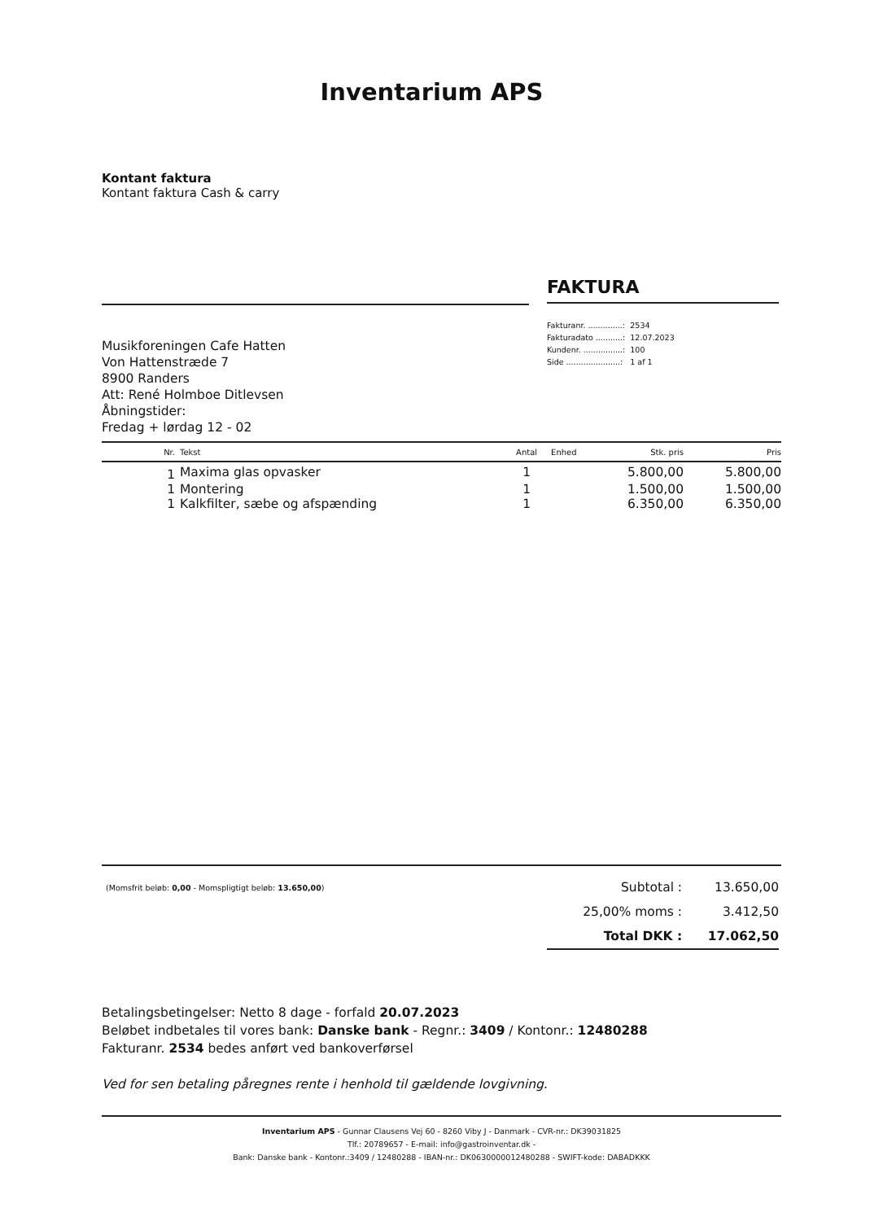Inventarium APS
Kontant faktura
Kontant faktura Cash & carry
FAKTURA
| Fakturanr. ..............: | 2534 |
| Fakturadato ...........: | 12.07.2023 |
| Kundenr. ................: | 100 |
| Side ......................: | 1 af 1 |
Musikforeningen Cafe Hatten
Von Hattenstræde 7
8900 Randers
Att: René Holmboe Ditlevsen
Åbningstider:
Fredag + lørdag 12 - 02
| Nr. | Tekst | Antal | Enhed | Stk. pris | Pris |
| --- | --- | --- | --- | --- | --- |
| 1 | Maxima glas opvasker | 1 | | 5.800,00 | 5.800,00 |
| 1 | Montering | 1 | | 1.500,00 | 1.500,00 |
| 1 | Kalkfilter, sæbe og afspænding | 1 | | 6.350,00 | 6.350,00 |
(Momsfrit beløb: 0,00 - Momspligtigt beløb: 13.650,00)
| Subtotal : | 13.650,00 |
| 25,00% moms : | 3.412,50 |
| Total DKK : | 17.062,50 |
Betalingsbetingelser: Netto 8 dage - forfald 20.07.2023
Beløbet indbetales til vores bank: Danske bank - Regnr.: 3409 / Kontonr.: 12480288
Fakturanr. 2534 bedes anført ved bankoverførsel
Ved for sen betaling påregnes rente i henhold til gældende lovgivning.
Inventarium APS - Gunnar Clausens Vej 60 - 8260 Viby J - Danmark - CVR-nr.: DK39031825
Tlf.: 20789657 - E-mail: info@gastroinventar.dk -
Bank: Danske bank - Kontonr.:3409 / 12480288 - IBAN-nr.: DK0630000012480288 - SWIFT-kode: DABADKKK